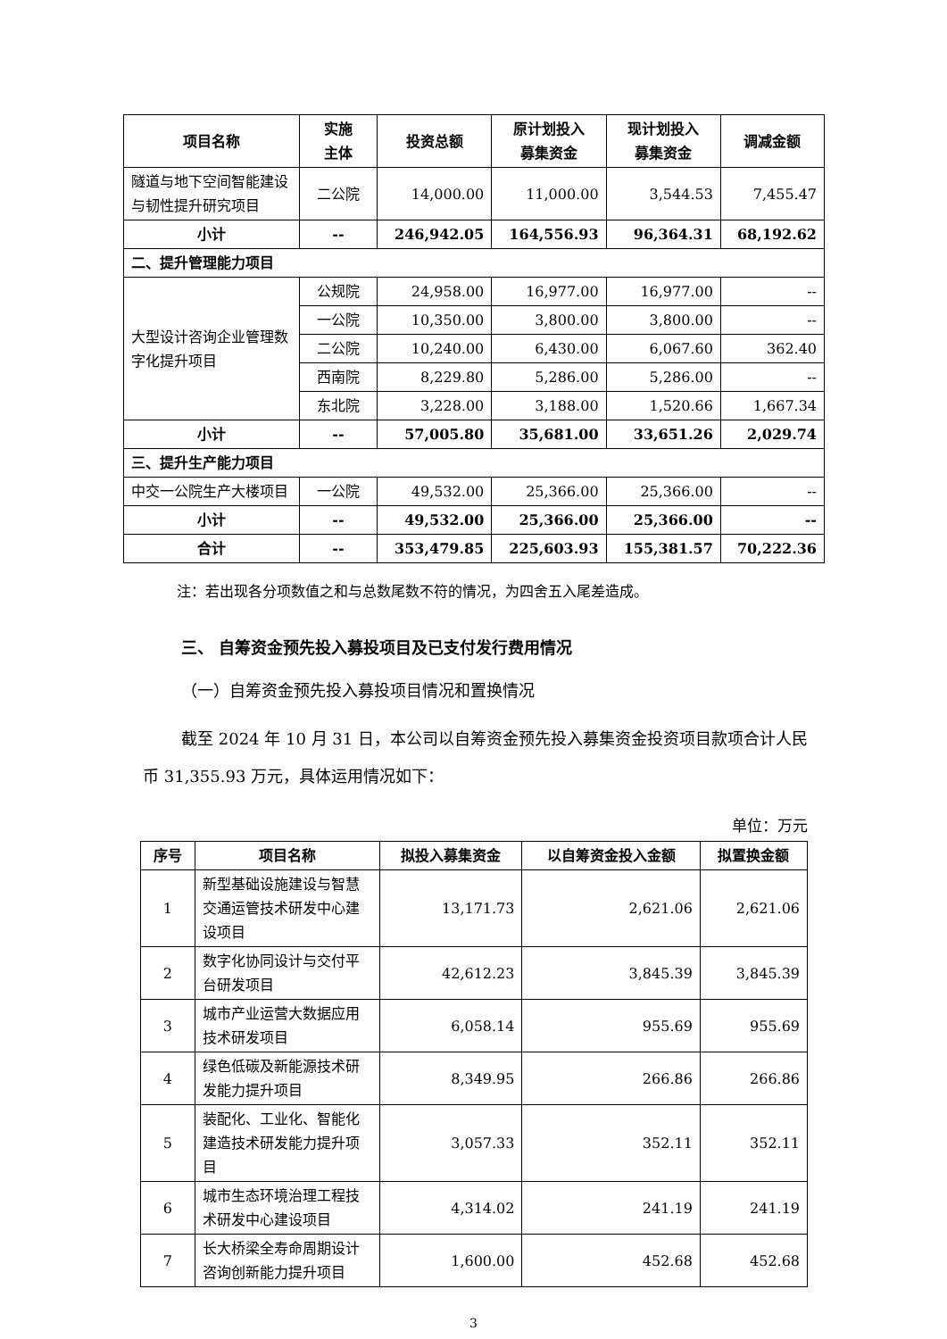| 项目名称 | 实施 主体 | 投资总额 | 原计划投入 募集资金 | 现计划投入 募集资金 | 调减金额 |
| --- | --- | --- | --- | --- | --- |
| 隧道与地下空间智能建设与韧性提升研究项目 | 二公院 | 14,000.00 | 11,000.00 | 3,544.53 | 7,455.47 |
| 小计 | -- | 246,942.05 | 164,556.93 | 96,364.31 | 68,192.62 |
| 二、提升管理能力项目 | | | | | |
| 大型设计咨询企业管理数字化提升项目 | 公规院 | 24,958.00 | 16,977.00 | 16,977.00 | -- |
| | 一公院 | 10,350.00 | 3,800.00 | 3,800.00 | -- |
| | 二公院 | 10,240.00 | 6,430.00 | 6,067.60 | 362.40 |
| | 西南院 | 8,229.80 | 5,286.00 | 5,286.00 | -- |
| | 东北院 | 3,228.00 | 3,188.00 | 1,520.66 | 1,667.34 |
| 小计 | -- | 57,005.80 | 35,681.00 | 33,651.26 | 2,029.74 |
| 三、提升生产能力项目 | | | | | |
| 中交一公院生产大楼项目 | 一公院 | 49,532.00 | 25,366.00 | 25,366.00 | -- |
| 小计 | -- | 49,532.00 | 25,366.00 | 25,366.00 | -- |
| 合计 | -- | 353,479.85 | 225,603.93 | 155,381.57 | 70,222.36 |
注：若出现各分项数值之和与总数尾数不符的情况，为四舍五入尾差造成。
三、 自筹资金预先投入募投项目及已支付发行费用情况
（一）自筹资金预先投入募投项目情况和置换情况
截至 2024 年 10 月 31 日，本公司以自筹资金预先投入募集资金投资项目款项合计人民币 31,355.93 万元，具体运用情况如下：
单位：万元
| 序号 | 项目名称 | 拟投入募集资金 | 以自筹资金投入金额 | 拟置换金额 |
| --- | --- | --- | --- | --- |
| 1 | 新型基础设施建设与智慧交通运管技术研发中心建设项目 | 13,171.73 | 2,621.06 | 2,621.06 |
| 2 | 数字化协同设计与交付平台研发项目 | 42,612.23 | 3,845.39 | 3,845.39 |
| 3 | 城市产业运营大数据应用技术研发项目 | 6,058.14 | 955.69 | 955.69 |
| 4 | 绿色低碳及新能源技术研发能力提升项目 | 8,349.95 | 266.86 | 266.86 |
| 5 | 装配化、工业化、智能化建造技术研发能力提升项目 | 3,057.33 | 352.11 | 352.11 |
| 6 | 城市生态环境治理工程技术研发中心建设项目 | 4,314.02 | 241.19 | 241.19 |
| 7 | 长大桥梁全寿命周期设计咨询创新能力提升项目 | 1,600.00 | 452.68 | 452.68 |
3